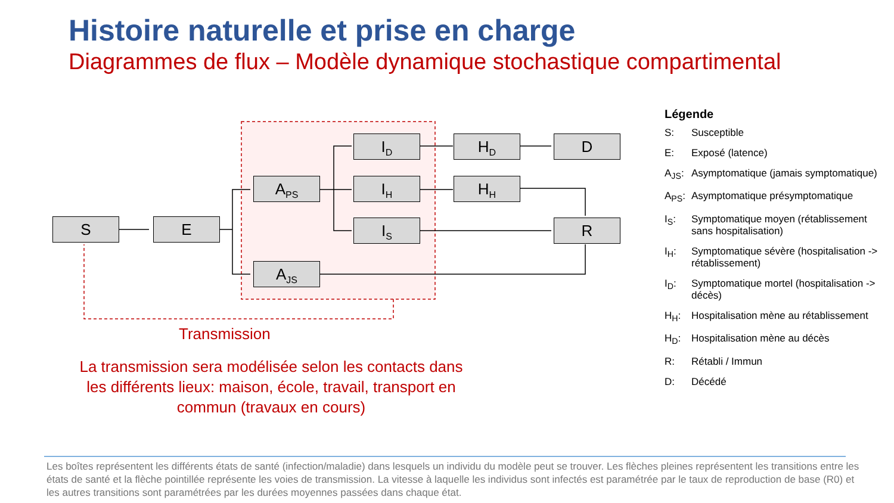Histoire naturelle et prise en charge
Diagrammes de flux – Modèle dynamique stochastique compartimental
S E
A<sub>PS</sub>
A<sub>JS</sub>
I<sub>D</sub>
I<sub>H</sub>
I<sub>S</sub>
H<sub>D</sub>
H<sub>H</sub>
D
R
Transmission
La transmission sera modélisée selon les contacts dans les différents lieux: maison, école, travail, transport en commun (travaux en cours)
Légende
S: Susceptible
E: Exposé (latence)
A<sub>JS</sub>: Asymptomatique (jamais symptomatique)
A<sub>PS</sub>: Asymptomatique présymptomatique
I<sub>S</sub>: Symptomatique moyen (rétablissement sans hospitalisation)
I<sub>H</sub>: Symptomatique sévère (hospitalisation -> rétablissement)
I<sub>D</sub>: Symptomatique mortel (hospitalisation -> décès)
H<sub>H</sub>: Hospitalisation mène au rétablissement
H<sub>D</sub>: Hospitalisation mène au décès
R: Rétabli / Immun
D: Décédé
Les boîtes représentent les différents états de santé (infection/maladie) dans lesquels un individu du modèle peut se trouver. Les flèches pleines représentent les transitions entre les états de santé et la flèche pointillée représente les voies de transmission. La vitesse à laquelle les individus sont infectés est paramétrée par le taux de reproduction de base (R0) et les autres transitions sont paramétrées par les durées moyennes passées dans chaque état.